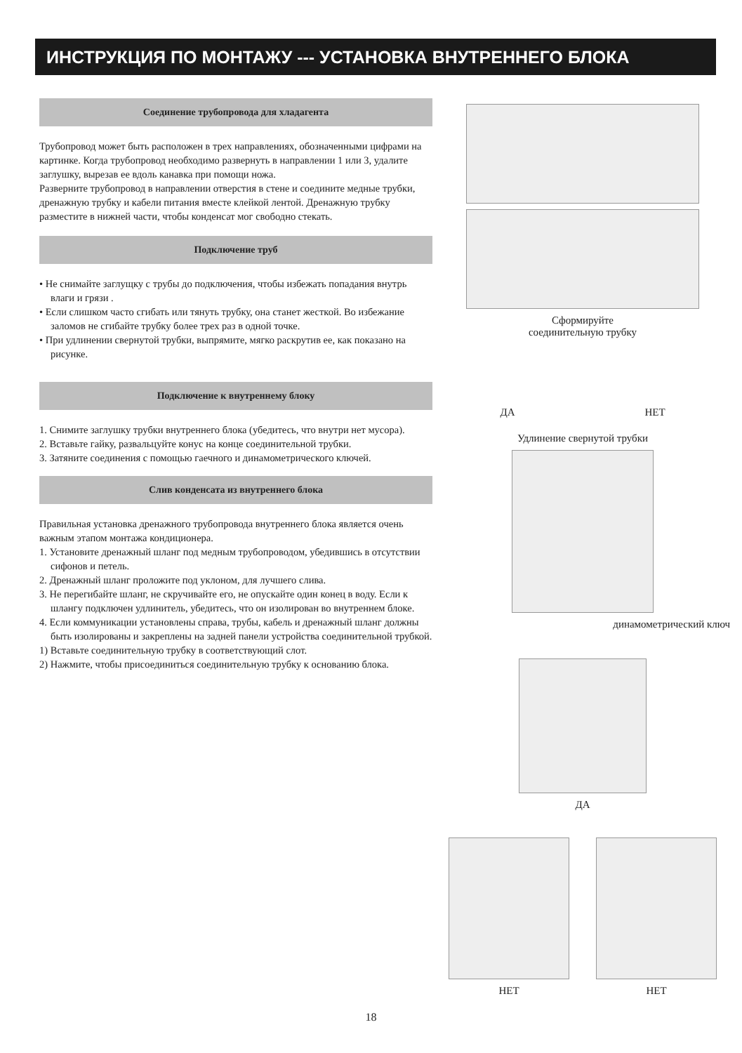ИНСТРУКЦИЯ ПО МОНТАЖУ --- УСТАНОВКА ВНУТРЕННЕГО БЛОКА
Соединение трубопровода для хладагента
Трубопровод может быть расположен в трех направлениях, обозначенными цифрами на картинке. Когда трубопровод необходимо развернуть в направлении 1 или 3, удалите заглушку, вырезав ее вдоль канавка при помощи ножа.
Разверните трубопровод в направлении отверстия в стене и соедините медные трубки, дренажную трубку и кабели питания вместе клейкой лентой. Дренажную трубку разместите в нижней части, чтобы конденсат мог свободно стекать.
Подключение труб
• Не снимайте заглущку с трубы до подключения, чтобы избежать попадания внутрь влаги и грязи .
• Если слишком часто сгибать или тянуть трубку, она станет жесткой. Во избежание заломов не сгибайте трубку более трех раз в одной точке.
• При удлинении свернутой трубки, выпрямите, мягко раскрутив ее, как показано на рисунке.
Подключение к внутреннему блоку
1. Снимите заглушку трубки внутреннего блока (убедитесь, что внутри нет мусора).
2. Вставьте гайку, развальцуйте конус на конце соединительной трубки.
3. Затяните соединения с помощью гаечного и динамометрического ключей.
Слив конденсата из внутреннего блока
Правильная установка дренажного трубопровода внутреннего блока является очень важным этапом монтажа кондиционера.
1. Установите дренажный шланг под медным трубопроводом, убедившись в отсутствии сифонов и петель.
2. Дренажный шланг проложите под уклоном, для лучшего слива.
3. Не перегибайте шланг, не скручивайте его, не опускайте один конец в воду. Если к шлангу подключен удлинитель, убедитесь, что он изолирован во внутреннем блоке.
4. Если коммуникации установлены справа, трубы, кабель и дренажный шланг должны быть изолированы и закреплены на задней панели устройства соединительной трубкой.
1) Вставьте соединительную трубку в соответствующий слот.
2) Нажмите, чтобы присоединиться соединительную трубку к основанию блока.
Сформируйте
соединительную трубку
ДА НЕТ
Удлинение свернутой трубки
динамометрический ключ
ДА
НЕТ НЕТ
18